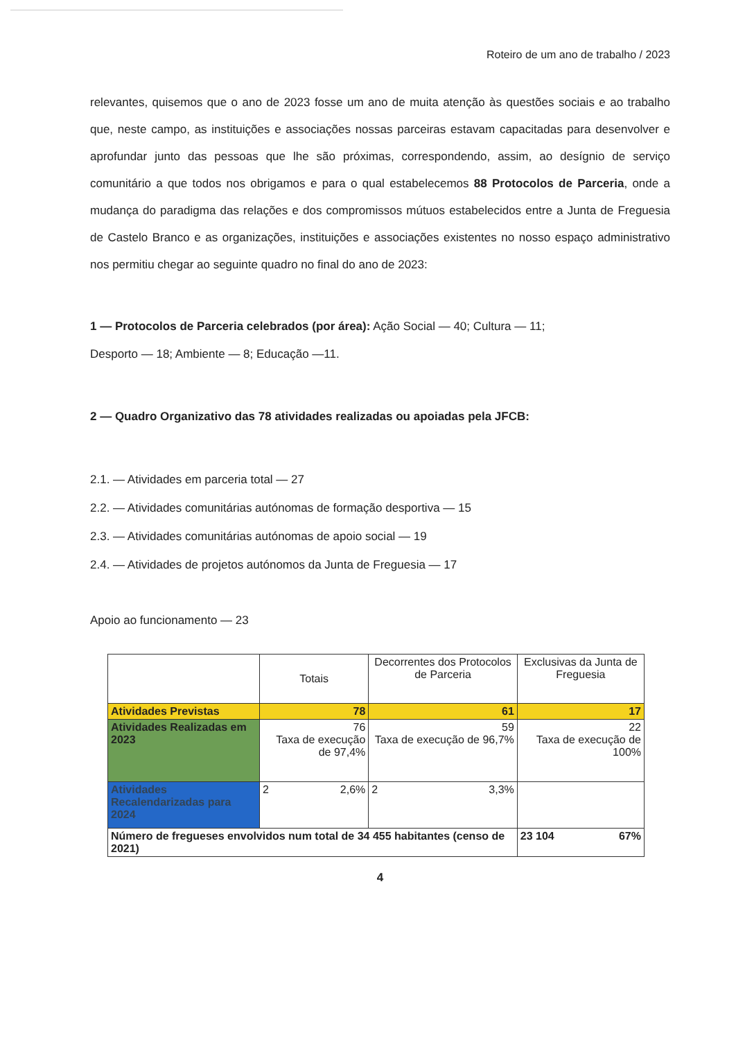Roteiro de um ano de trabalho / 2023
relevantes, quisemos que o ano de 2023 fosse um ano de muita atenção às questões sociais e ao trabalho que, neste campo, as instituições e associações nossas parceiras estavam capacitadas para desenvolver e aprofundar junto das pessoas que lhe são próximas, correspondendo, assim, ao desígnio de serviço comunitário a que todos nos obrigamos e para o qual estabelecemos 88 Protocolos de Parceria, onde a mudança do paradigma das relações e dos compromissos mútuos estabelecidos entre a Junta de Freguesia de Castelo Branco e as organizações, instituições e associações existentes no nosso espaço administrativo nos permitiu chegar ao seguinte quadro no final do ano de 2023:
1 — Protocolos de Parceria celebrados (por área): Ação Social — 40; Cultura — 11;
Desporto — 18; Ambiente — 8; Educação —11.
2 — Quadro Organizativo das 78 atividades realizadas ou apoiadas pela JFCB:
2.1. — Atividades em parceria total — 27
2.2. — Atividades comunitárias autónomas de formação desportiva — 15
2.3. — Atividades comunitárias autónomas de apoio social — 19
2.4. — Atividades de projetos autónomos da Junta de Freguesia — 17
Apoio ao funcionamento — 23
| | Totais | Decorrentes dos Protocolos de Parceria | Exclusivas da Junta de Freguesia |
| Atividades Previstas | 78 | 61 | 17 |
| Atividades Realizadas em 2023 | 76 Taxa de execução de 97,4% | 59 Taxa de execução de 96,7% | 22 Taxa de execução de 100% |
| Atividades Recalendarizadas para 2024 | 2 2,6% | 2 3,3% | |
| Número de fregueses envolvidos num total de 34 455 habitantes (censo de 2021) | | | 23 104 67% |
4